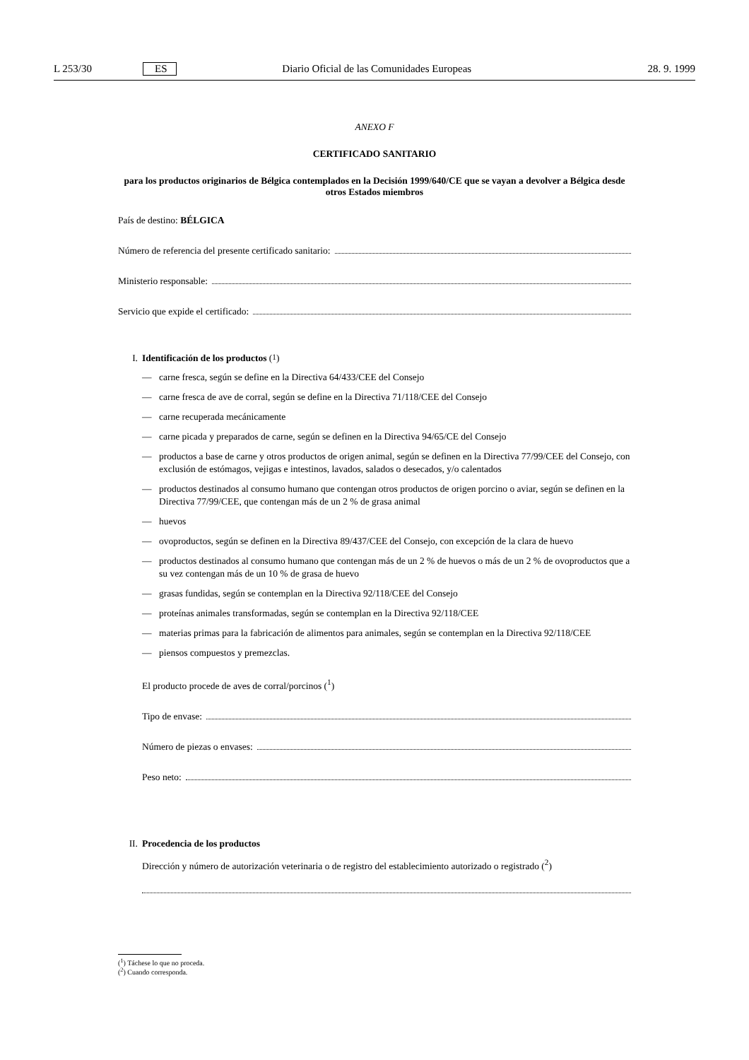L 253/30 ES Diario Oficial de las Comunidades Europeas 28. 9. 1999
ANEXO F
CERTIFICADO SANITARIO
para los productos originarios de Bélgica contemplados en la Decisión 1999/640/CE que se vayan a devolver a Bélgica desde otros Estados miembros
País de destino: BÉLGICA
Número de referencia del presente certificado sanitario:
Ministerio responsable:
Servicio que expide el certificado:
I. Identificación de los productos (<sup>1</sup>)
— carne fresca, según se define en la Directiva 64/433/CEE del Consejo
— carne fresca de ave de corral, según se define en la Directiva 71/118/CEE del Consejo
— carne recuperada mecánicamente
— carne picada y preparados de carne, según se definen en la Directiva 94/65/CE del Consejo
— productos a base de carne y otros productos de origen animal, según se definen en la Directiva 77/99/CEE del Consejo, con exclusión de estómagos, vejigas e intestinos, lavados, salados o desecados, y/o calentados
— productos destinados al consumo humano que contengan otros productos de origen porcino o aviar, según se definen en la Directiva 77/99/CEE, que contengan más de un 2 % de grasa animal
— huevos
— ovoproductos, según se definen en la Directiva 89/437/CEE del Consejo, con excepción de la clara de huevo
— productos destinados al consumo humano que contengan más de un 2 % de huevos o más de un 2 % de ovoproductos que a su vez contengan más de un 10 % de grasa de huevo
— grasas fundidas, según se contemplan en la Directiva 92/118/CEE del Consejo
— proteínas animales transformadas, según se contemplan en la Directiva 92/118/CEE
— materias primas para la fabricación de alimentos para animales, según se contemplan en la Directiva 92/118/CEE
— piensos compuestos y premezclas.
El producto procede de aves de corral/porcinos (<sup>1</sup>)
Tipo de envase:
Número de piezas o envases:
Peso neto:
II. Procedencia de los productos
Dirección y número de autorización veterinaria o de registro del establecimiento autorizado o registrado (<sup>2</sup>)
(<sup>1</sup>) Táchese lo que no proceda.
(<sup>2</sup>) Cuando corresponda.